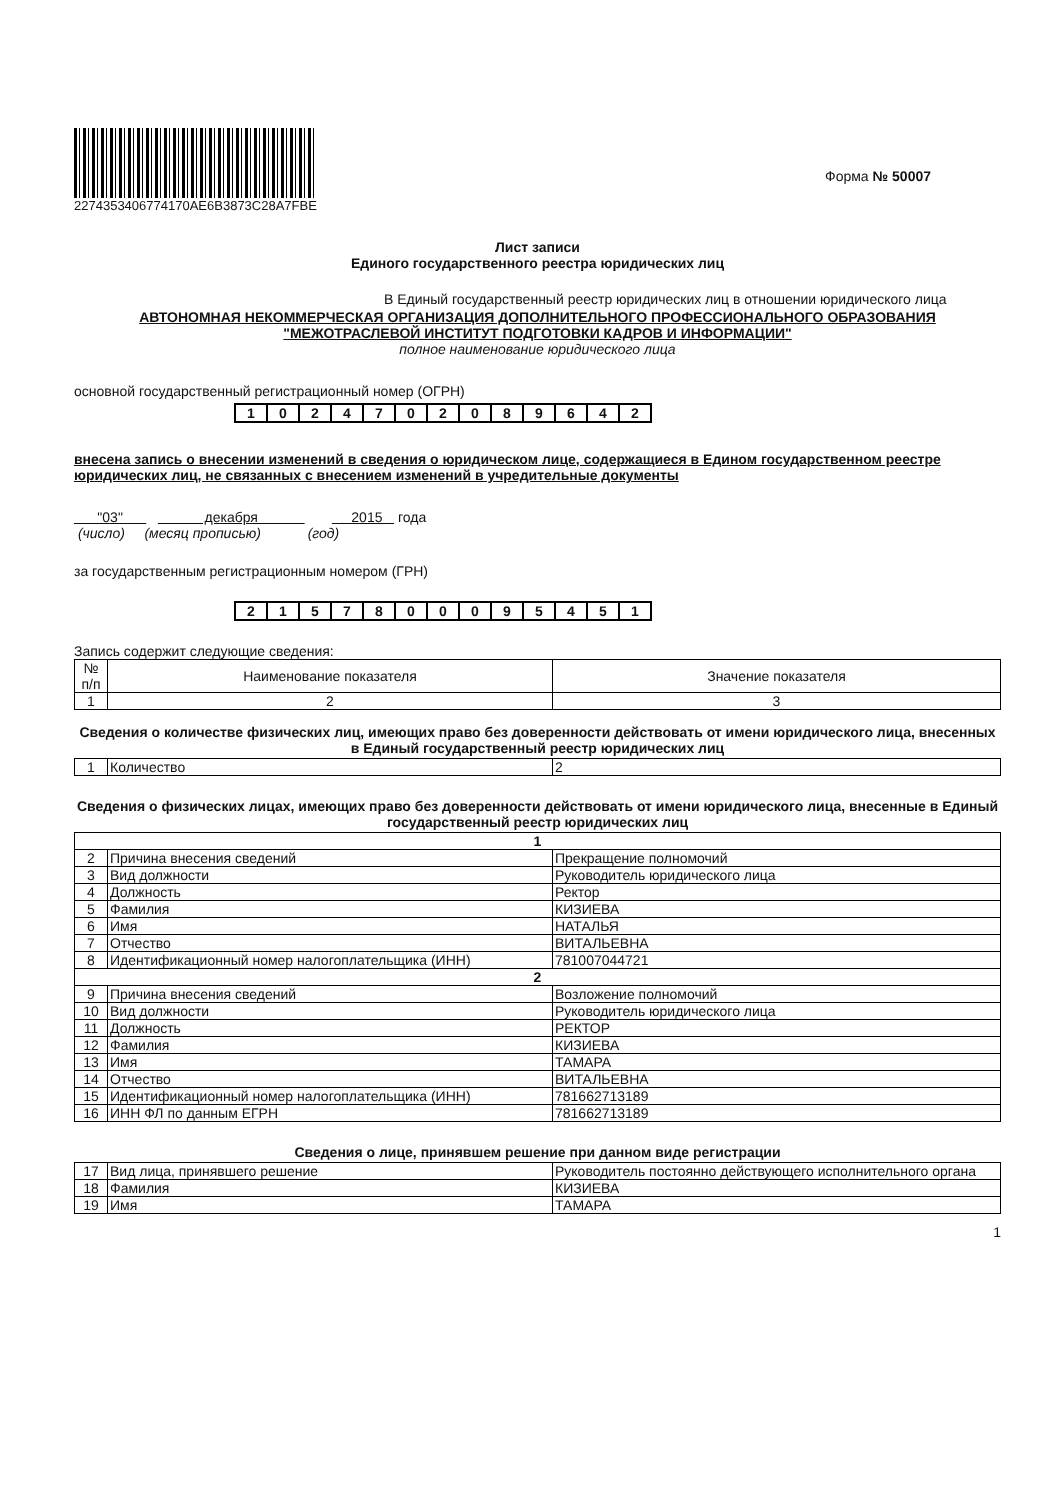227435340677417​0AE6B3873C28A7FBE
Форма № 50007
Лист записи
Единого государственного реестра юридических лиц
В Единый государственный реестр юридических лиц в отношении юридического лица
АВТОНОМНАЯ НЕКОММЕРЧЕСКАЯ ОРГАНИЗАЦИЯ ДОПОЛНИТЕЛЬНОГО ПРОФЕССИОНАЛЬНОГО ОБРАЗОВАНИЯ "МЕЖОТРАСЛЕВОЙ ИНСТИТУТ ПОДГОТОВКИ КАДРОВ И ИНФОРМАЦИИ"
полное наименование юридического лица
основной государственный регистрационный номер (ОГРН)
| 1 | 0 | 2 | 4 | 7 | 0 | 2 | 0 | 8 | 9 | 6 | 4 | 2 |
внесена запись о внесении изменений в сведения о юридическом лице, содержащиеся в Едином государственном реестре юридических лиц, не связанных с внесением изменений в учредительные документы
"03" декабря 2015 года
(число) (месяц прописью) (год)
за государственным регистрационным номером (ГРН)
| 2 | 1 | 5 | 7 | 8 | 0 | 0 | 0 | 9 | 5 | 4 | 5 | 1 |
Запись содержит следующие сведения:
| № п/п | Наименование показателя | Значение показателя |
| --- | --- | --- |
| 1 | 2 | 3 |
Сведения о количестве физических лиц, имеющих право без доверенности действовать от имени юридического лица, внесенных в Единый государственный реестр юридических лиц
| 1 | Количество | 2 |
Сведения о физических лицах, имеющих право без доверенности действовать от имени юридического лица, внесенные в Единый государственный реестр юридических лиц
| 1 | | |
| 2 | Причина внесения сведений | Прекращение полномочий |
| 3 | Вид должности | Руководитель юридического лица |
| 4 | Должность | Ректор |
| 5 | Фамилия | КИЗИЕВА |
| 6 | Имя | НАТАЛЬЯ |
| 7 | Отчество | ВИТАЛЬЕВНА |
| 8 | Идентификационный номер налогоплательщика (ИНН) | 781007044721 |
| 2 | | |
| 9 | Причина внесения сведений | Возложение полномочий |
| 10 | Вид должности | Руководитель юридического лица |
| 11 | Должность | РЕКТОР |
| 12 | Фамилия | КИЗИЕВА |
| 13 | Имя | ТАМАРА |
| 14 | Отчество | ВИТАЛЬЕВНА |
| 15 | Идентификационный номер налогоплательщика (ИНН) | 781662713189 |
| 16 | ИНН ФЛ по данным ЕГРН | 781662713189 |
Сведения о лице, принявшем решение при данном виде регистрации
| 17 | Вид лица, принявшего решение | Руководитель постоянно действующего исполнительного органа |
| 18 | Фамилия | КИЗИЕВА |
| 19 | Имя | ТАМАРА |
1